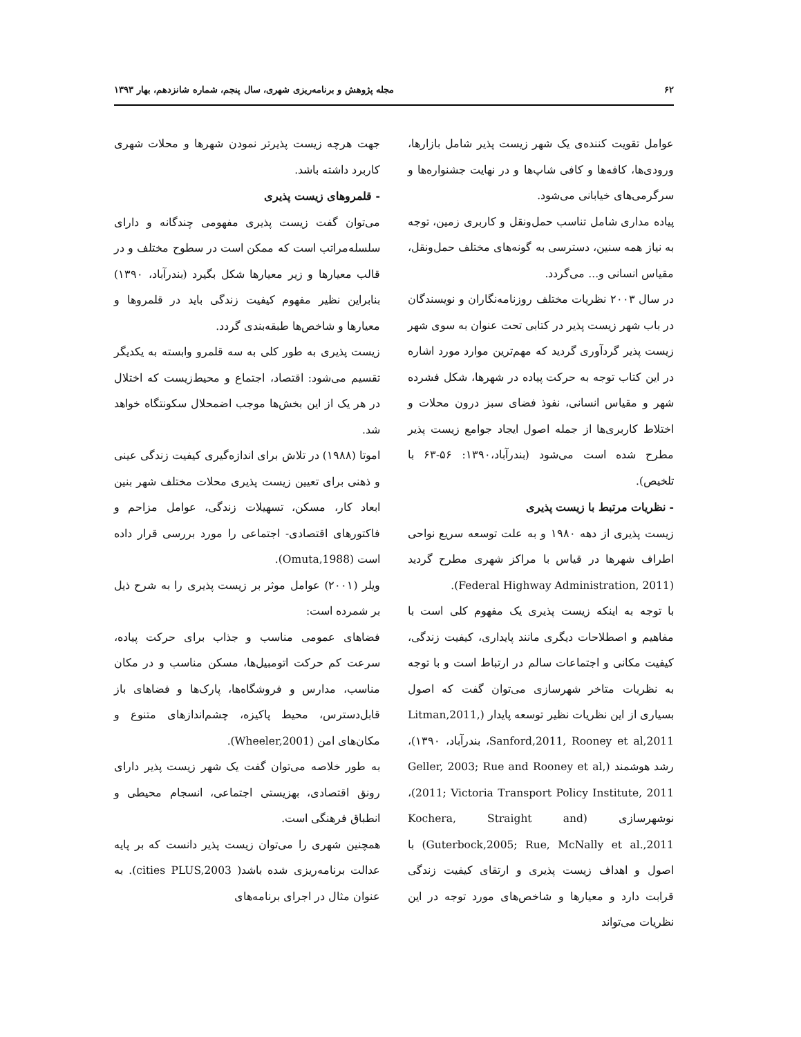۶۲ مجله پژوهش و برنامه‌ریزی شهری، سال پنجم، شماره شانزدهم، بهار ۱۳۹۳
عوامل تقویت کننده‌ی یک شهر زیست پذیر شامل بازارها، ورودی‌ها، کافه‌ها و کافی شاپ‌ها و در نهایت جشنواره‌ها و سرگرمی‌های خیابانی می‌شود.
پیاده مداری شامل تناسب حمل‌ونقل و کاربری زمین، توجه به نیاز همه سنین، دسترسی به گونه‌های مختلف حمل‌ونقل، مقیاس انسانی و... می‌گردد.
در سال ۲۰۰۳ نظریات مختلف روزنامه‌نگاران و نویسندگان در باب شهر زیست پذیر در کتابی تحت عنوان به سوی شهر زیست پذیر گردآوری گردید که مهم‌ترین موارد مورد اشاره در این کتاب توجه به حرکت پیاده در شهرها، شکل فشرده شهر و مقیاس انسانی، نفوذ فضای سبز درون محلات و اختلاط کاربری‌ها از جمله اصول ایجاد جوامع زیست پذیر مطرح شده است می‌شود (بندرآباد،۱۳۹۰: ۵۶-۶۳ با تلخیص).
- نظریات مرتبط با زیست پذیری
زیست پذیری از دهه ۱۹۸۰ و به علت توسعه سریع نواحی اطراف شهرها در قیاس با مراکز شهری مطرح گردید (Federal Highway Administration, 2011).
با توجه به اینکه زیست پذیری یک مفهوم کلی است با مفاهیم و اصطلاحات دیگری مانند پایداری، کیفیت زندگی، کیفیت مکانی و اجتماعات سالم در ارتباط است و با توجه به نظریات متاخر شهرسازی می‌توان گفت که اصول بسیاری از این نظریات نظیر توسعه پایدار (Litman,2011, Sanford,2011, Rooney et al,2011، بندرآباد، ۱۳۹۰)، رشد هوشمند (Geller, 2003; Rue and Rooney et al, 2011; Victoria Transport Policy Institute, 2011)، نوشهرسازی (Kochera, Straight and Guterbock,2005; Rue, McNally et al.,2011) با اصول و اهداف زیست پذیری و ارتقای کیفیت زندگی قرابت دارد و معیارها و شاخص‌های مورد توجه در این نظریات می‌تواند
جهت هرچه زیست پذیرتر نمودن شهرها و محلات شهری کاربرد داشته باشد.
- قلمروهای زیست پذیری
می‌توان گفت زیست پذیری مفهومی چندگانه و دارای سلسله‌مراتب است که ممکن است در سطوح مختلف و در قالب معیارها و زیر معیارها شکل بگیرد (بندرآباد، ۱۳۹۰) بنابراین نظیر مفهوم کیفیت زندگی باید در قلمروها و معیارها و شاخص‌ها طبقه‌بندی گردد.
زیست پذیری به طور کلی به سه قلمرو وابسته به یکدیگر تقسیم می‌شود: اقتصاد، اجتماع و محیط‌زیست که اختلال در هر یک از این بخش‌ها موجب اضمحلال سکونتگاه خواهد شد.
اموتا (۱۹۸۸) در تلاش برای اندازه‌گیری کیفیت زندگی عینی و ذهنی برای تعیین زیست پذیری محلات مختلف شهر بنین ابعاد کار، مسکن، تسهیلات زندگی، عوامل مزاحم و فاکتورهای اقتصادی- اجتماعی را مورد بررسی قرار داده است (Omuta,1988).
ویلر (۲۰۰۱) عوامل موثر بر زیست پذیری را به شرح ذیل بر شمرده است:
فضاهای عمومی مناسب و جذاب برای حرکت پیاده، سرعت کم حرکت اتومبیل‌ها، مسکن مناسب و در مکان مناسب، مدارس و فروشگاه‌ها، پارک‌ها و فضاهای باز قابل‌دسترس، محیط پاکیزه، چشم‌اندازهای متنوع و مکان‌های امن (Wheeler,2001).
به طور خلاصه می‌توان گفت یک شهر زیست پذیر دارای رونق اقتصادی، بهزیستی اجتماعی، انسجام محیطی و انطباق فرهنگی است.
همچنین شهری را می‌توان زیست پذیر دانست که بر پایه عدالت برنامه‌ریزی شده باشد( cities PLUS,2003). به عنوان مثال در اجرای برنامه‌های